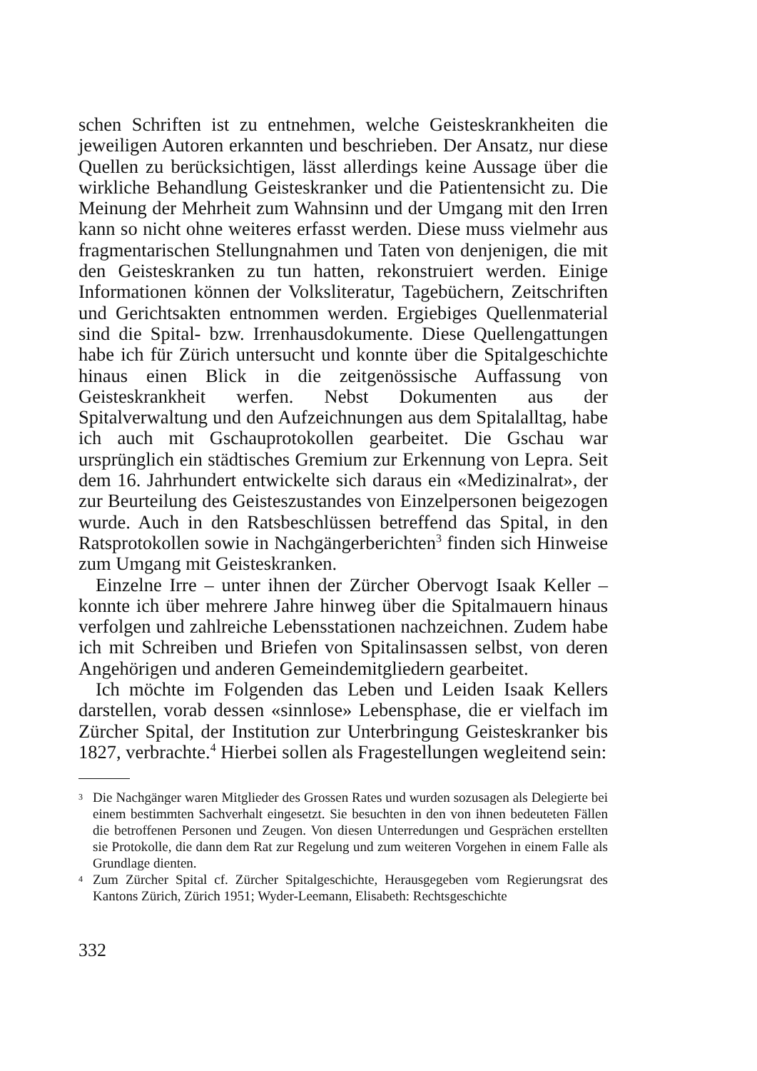schen Schriften ist zu entnehmen, welche Geisteskrankheiten die jeweiligen Autoren erkannten und beschrieben. Der Ansatz, nur diese Quellen zu berücksichtigen, lässt allerdings keine Aussage über die wirkliche Behandlung Geisteskranker und die Patientensicht zu. Die Meinung der Mehrheit zum Wahnsinn und der Umgang mit den Irren kann so nicht ohne weiteres erfasst werden. Diese muss vielmehr aus fragmentarischen Stellungnahmen und Taten von denjenigen, die mit den Geisteskranken zu tun hatten, rekonstruiert werden. Einige Informationen können der Volksliteratur, Tagebüchern, Zeitschriften und Gerichtsakten entnommen werden. Ergiebiges Quellenmaterial sind die Spital- bzw. Irrenhausdokumente. Diese Quellengattungen habe ich für Zürich untersucht und konnte über die Spitalgeschichte hinaus einen Blick in die zeitgenössische Auffassung von Geisteskrankheit werfen. Nebst Dokumenten aus der Spitalverwaltung und den Aufzeichnungen aus dem Spitalalltag, habe ich auch mit Gschauprotokollen gearbeitet. Die Gschau war ursprünglich ein städtisches Gremium zur Erkennung von Lepra. Seit dem 16. Jahrhundert entwickelte sich daraus ein «Medizinalrat», der zur Beurteilung des Geisteszustandes von Einzelpersonen beigezogen wurde. Auch in den Ratsbeschlüssen betreffend das Spital, in den Ratsprotokollen sowie in Nachgängerberichten<sup>3</sup> finden sich Hinweise zum Umgang mit Geisteskranken.
Einzelne Irre – unter ihnen der Zürcher Obervogt Isaak Keller – konnte ich über mehrere Jahre hinweg über die Spitalmauern hinaus verfolgen und zahlreiche Lebensstationen nachzeichnen. Zudem habe ich mit Schreiben und Briefen von Spitalinsassen selbst, von deren Angehörigen und anderen Gemeindemitgliedern gearbeitet.
Ich möchte im Folgenden das Leben und Leiden Isaak Kellers darstellen, vorab dessen «sinnlose» Lebensphase, die er vielfach im Zürcher Spital, der Institution zur Unterbringung Geisteskranker bis 1827, verbrachte.<sup>4</sup> Hierbei sollen als Fragestellungen wegleitend sein:
3 Die Nachgänger waren Mitglieder des Grossen Rates und wurden sozusagen als Delegierte bei einem bestimmten Sachverhalt eingesetzt. Sie besuchten in den von ihnen bedeuteten Fällen die betroffenen Personen und Zeugen. Von diesen Unterredungen und Gesprächen erstellten sie Protokolle, die dann dem Rat zur Regelung und zum weiteren Vorgehen in einem Falle als Grundlage dienten.
4 Zum Zürcher Spital cf. Zürcher Spitalgeschichte, Herausgegeben vom Regierungsrat des Kantons Zürich, Zürich 1951; Wyder-Leemann, Elisabeth: Rechtsgeschichte
332